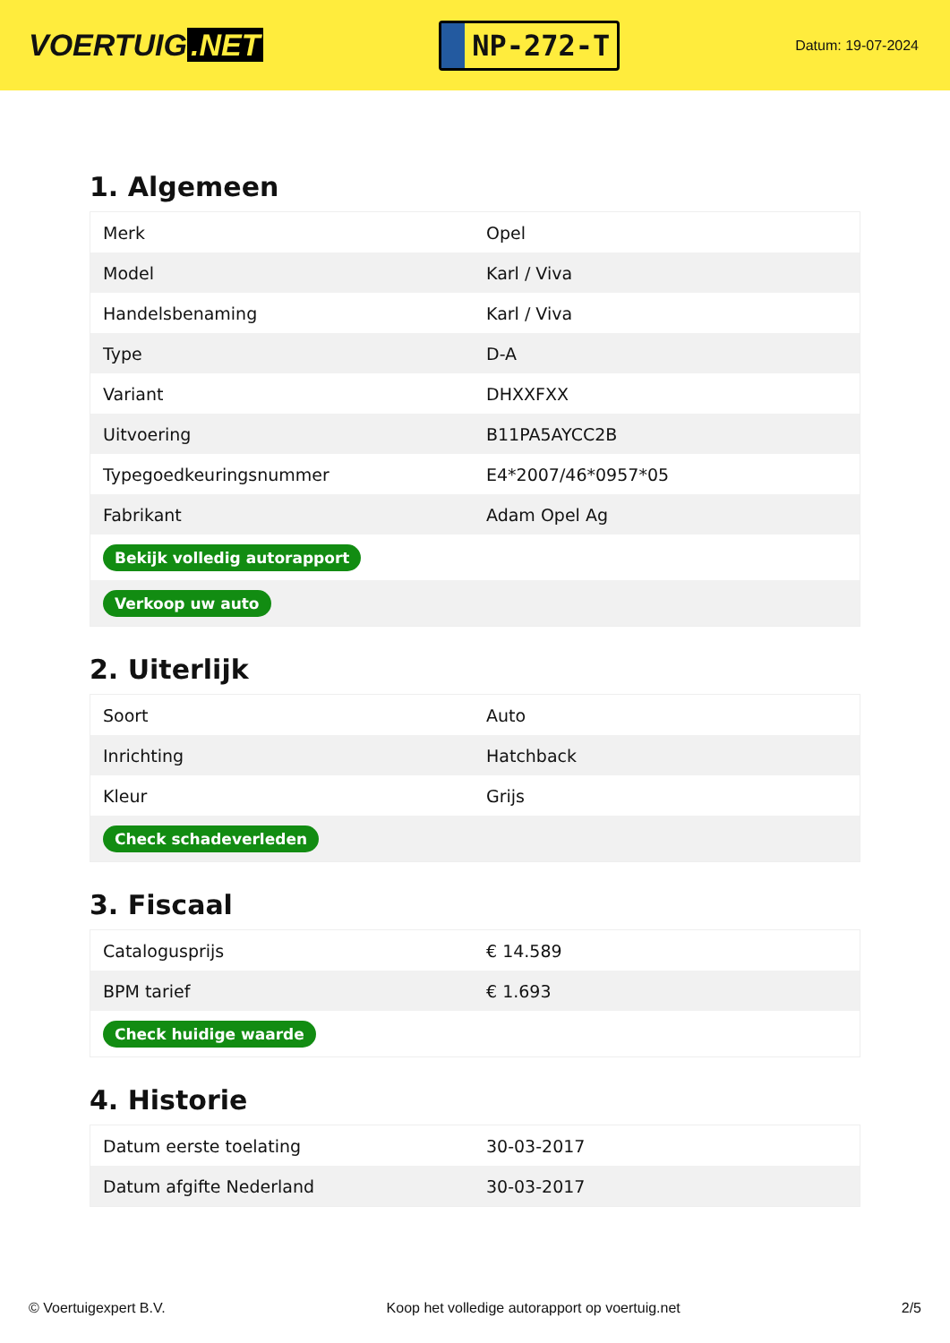VOERTUIG.NET
NP-272-T
Datum: 19-07-2024
1. Algemeen
| Merk | Opel |
| Model | Karl / Viva |
| Handelsbenaming | Karl / Viva |
| Type | D-A |
| Variant | DHXXFXX |
| Uitvoering | B11PA5AYCC2B |
| Typegoedkeuringsnummer | E4*2007/46*0957*05 |
| Fabrikant | Adam Opel Ag |
| Bekijk volledig autorapport | |
| Verkoop uw auto | |
2. Uiterlijk
| Soort | Auto |
| Inrichting | Hatchback |
| Kleur | Grijs |
| Check schadeverleden | |
3. Fiscaal
| Catalogusprijs | € 14.589 |
| BPM tarief | € 1.693 |
| Check huidige waarde | |
4. Historie
| Datum eerste toelating | 30-03-2017 |
| Datum afgifte Nederland | 30-03-2017 |
© Voertuigexpert B.V. Koop het volledige autorapport op voertuig.net 2/5